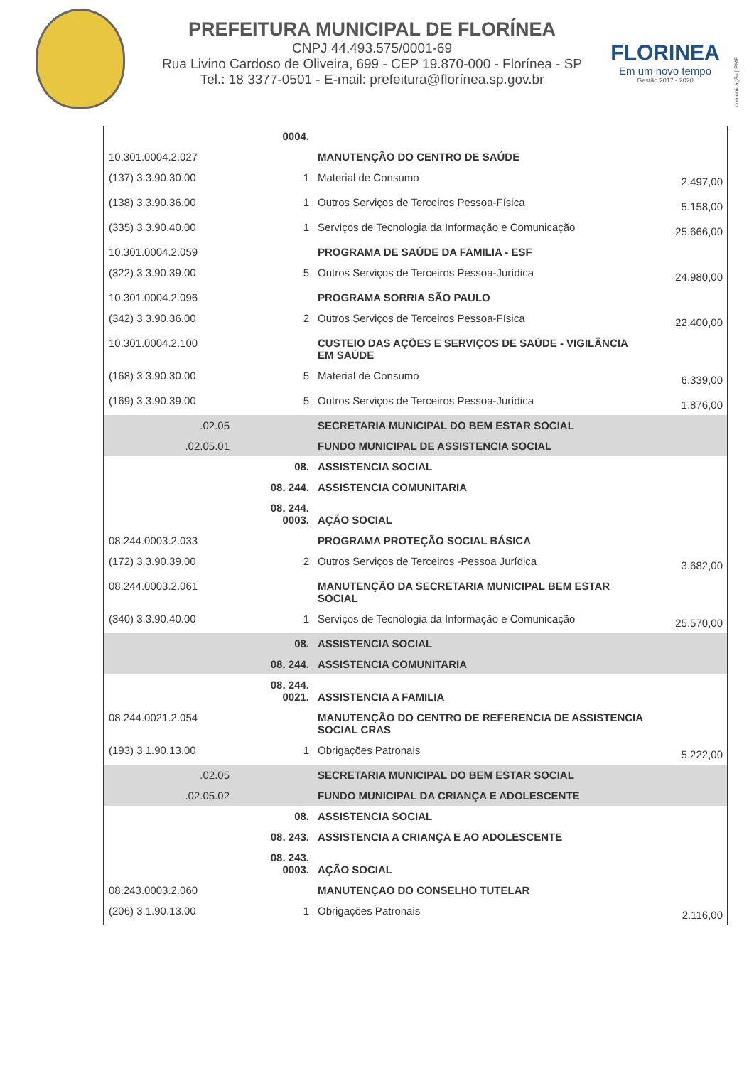PREFEITURA MUNICIPAL DE FLORÍNEA
CNPJ 44.493.575/0001-69
Rua Livino Cardoso de Oliveira, 699 - CEP 19.870-000 - Florínea - SP
Tel.: 18 3377-0501 - E-mail: prefeitura@florínea.sp.gov.br
FLORINEA
Em um novo tempo
Gestão 2017 - 2020
comunicação | PMF
| | 0004. | | |
| 10.301.0004.2.027 | | MANUTENÇÃO DO CENTRO DE SAÚDE | |
| (137) 3.3.90.30.00 | 1 | Material de Consumo | 2.497,00 |
| (138) 3.3.90.36.00 | 1 | Outros Serviços de Terceiros Pessoa-Física | 5.158,00 |
| (335) 3.3.90.40.00 | 1 | Serviços de Tecnologia da Informação e Comunicação | 25.666,00 |
| 10.301.0004.2.059 | | PROGRAMA DE SAÚDE DA FAMILIA - ESF | |
| (322) 3.3.90.39.00 | 5 | Outros Serviços de Terceiros Pessoa-Jurídica | 24.980,00 |
| 10.301.0004.2.096 | | PROGRAMA SORRIA SÃO PAULO | |
| (342) 3.3.90.36.00 | 2 | Outros Serviços de Terceiros Pessoa-Física | 22.400,00 |
| 10.301.0004.2.100 | | CUSTEIO DAS AÇÕES E SERVIÇOS DE SAÚDE - VIGILÂNCIA EM SAÚDE | |
| (168) 3.3.90.30.00 | 5 | Material de Consumo | 6.339,00 |
| (169) 3.3.90.39.00 | 5 | Outros Serviços de Terceiros Pessoa-Jurídica | 1.876,00 |
| .02.05 | | SECRETARIA MUNICIPAL DO BEM ESTAR SOCIAL | |
| .02.05.01 | | FUNDO MUNICIPAL DE ASSISTENCIA SOCIAL | |
| | 08. | ASSISTENCIA SOCIAL | |
| | 08. 244. | ASSISTENCIA COMUNITARIA | |
| | 08. 244. 0003. | AÇÃO SOCIAL | |
| 08.244.0003.2.033 | | PROGRAMA PROTEÇÃO SOCIAL BÁSICA | |
| (172) 3.3.90.39.00 | 2 | Outros Serviços de Terceiros -Pessoa Jurídica | 3.682,00 |
| 08.244.0003.2.061 | | MANUTENÇÃO DA SECRETARIA MUNICIPAL BEM ESTAR SOCIAL | |
| (340) 3.3.90.40.00 | 1 | Serviços de Tecnologia da Informação e Comunicação | 25.570,00 |
| | 08. | ASSISTENCIA SOCIAL | |
| | 08. 244. | ASSISTENCIA COMUNITARIA | |
| | 08. 244. 0021. | ASSISTENCIA A FAMILIA | |
| 08.244.0021.2.054 | | MANUTENÇÃO DO CENTRO DE REFERENCIA DE ASSISTENCIA SOCIAL CRAS | |
| (193) 3.1.90.13.00 | 1 | Obrigações Patronais | 5.222,00 |
| .02.05 | | SECRETARIA MUNICIPAL DO BEM ESTAR SOCIAL | |
| .02.05.02 | | FUNDO MUNICIPAL DA CRIANÇA E ADOLESCENTE | |
| | 08. | ASSISTENCIA SOCIAL | |
| | 08. 243. | ASSISTENCIA A CRIANÇA E AO ADOLESCENTE | |
| | 08. 243. 0003. | AÇÃO SOCIAL | |
| 08.243.0003.2.060 | | MANUTENÇAO DO CONSELHO TUTELAR | |
| (206) 3.1.90.13.00 | 1 | Obrigações Patronais | 2.116,00 |